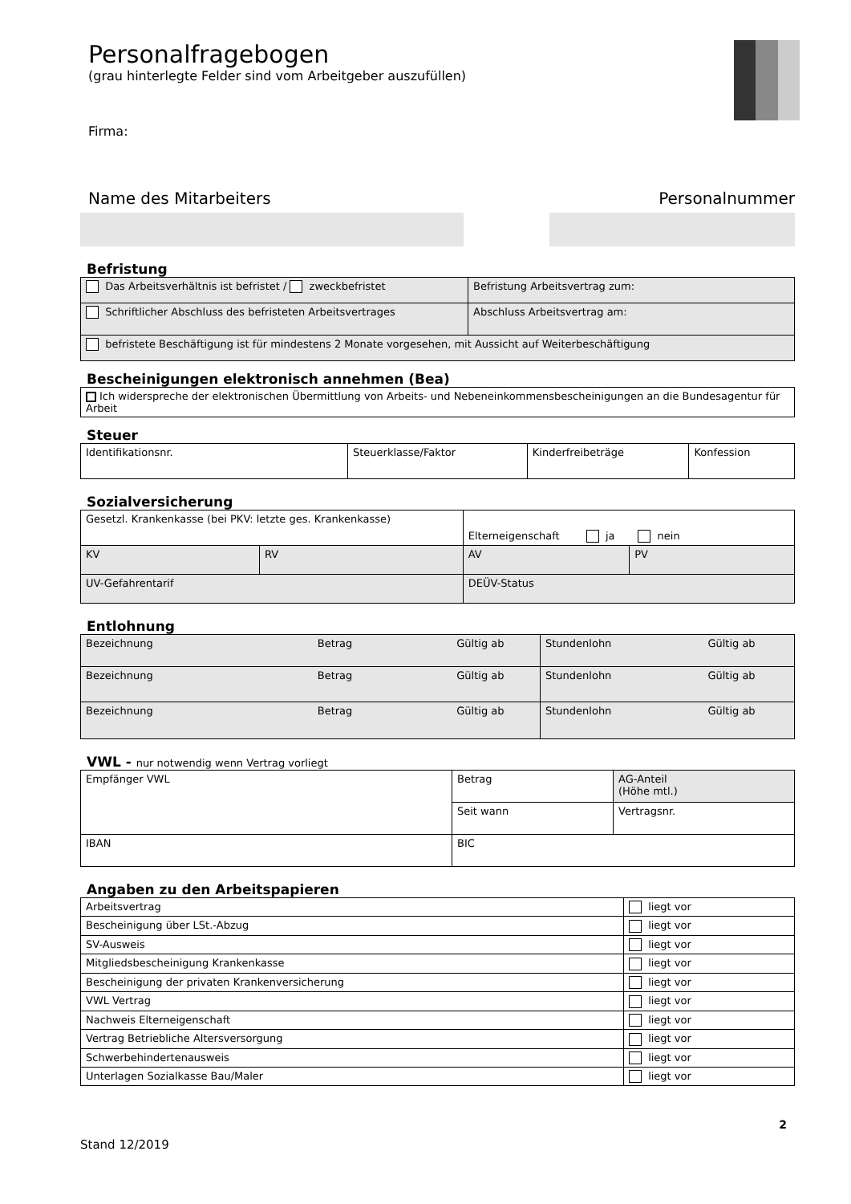Personalfragebogen
(grau hinterlegte Felder sind vom Arbeitgeber auszufüllen)
Firma:
Name des Mitarbeiters Personalnummer
Befristung
| Das Arbeitsverhältnis ist befristet / zweckbefristet | Befristung Arbeitsvertrag zum: |
| Schriftlicher Abschluss des befristeten Arbeitsvertrages | Abschluss Arbeitsvertrag am: |
| befristete Beschäftigung ist für mindestens 2 Monate vorgesehen, mit Aussicht auf Weiterbeschäftigung | |
Bescheinigungen elektronisch annehmen (Bea)
| Ich widerspreche der elektronischen Übermittlung von Arbeits- und Nebeneinkommensbescheinigungen an die Bundesagentur für Arbeit |
Steuer
| Identifikationsnr. | Steuerklasse/Faktor | Kinderfreibeträge | Konfession |
Sozialversicherung
| Gesetzl. Krankenkasse (bei PKV: letzte ges. Krankenkasse) | | Elterneigenschaft ja nein | |
| KV | RV | AV | PV |
| UV-Gefahrentarif | | DEÜV-Status | |
Entlohnung
| Bezeichnung Betrag Gültig ab | Stundenlohn Gültig ab |
| Bezeichnung Betrag Gültig ab | Stundenlohn Gültig ab |
| Bezeichnung Betrag Gültig ab | Stundenlohn Gültig ab |
VWL - nur notwendig wenn Vertrag vorliegt
| Empfänger VWL | Betrag | AG-Anteil (Höhe mtl.) |
| | Seit wann | Vertragsnr. |
| IBAN | BIC | |
Angaben zu den Arbeitspapieren
| Arbeitsvertrag | liegt vor |
| Bescheinigung über LSt.-Abzug | liegt vor |
| SV-Ausweis | liegt vor |
| Mitgliedsbescheinigung Krankenkasse | liegt vor |
| Bescheinigung der privaten Krankenversicherung | liegt vor |
| VWL Vertrag | liegt vor |
| Nachweis Elterneigenschaft | liegt vor |
| Vertrag Betriebliche Altersversorgung | liegt vor |
| Schwerbehindertenausweis | liegt vor |
| Unterlagen Sozialkasse Bau/Maler | liegt vor |
2
Stand 12/2019